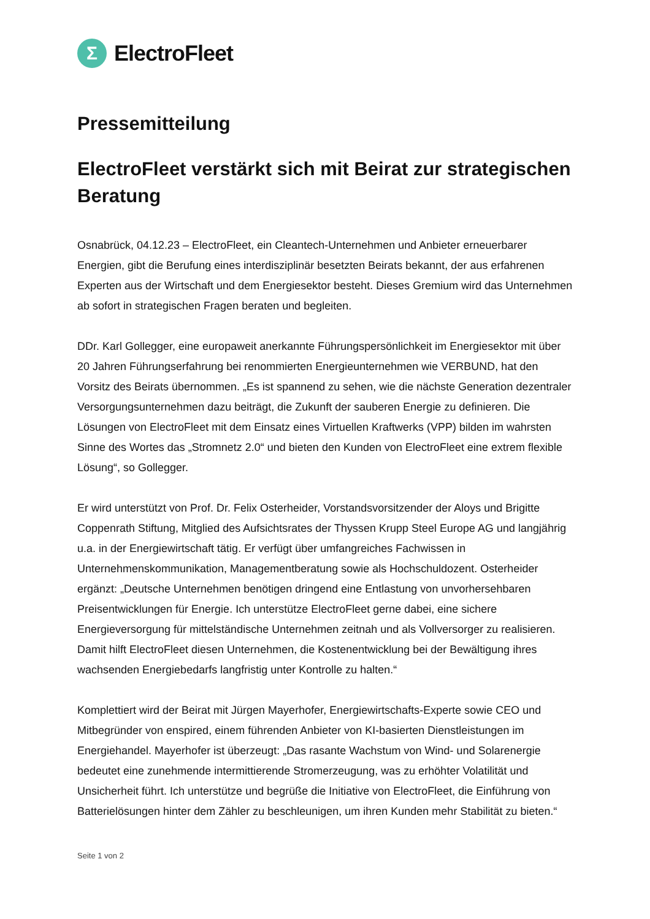Σ
ElectroFleet
Pressemitteilung
ElectroFleet verstärkt sich mit Beirat zur strategischen Beratung
Osnabrück, 04.12.23 – ElectroFleet, ein Cleantech-Unternehmen und Anbieter erneuerbarer Energien, gibt die Berufung eines interdisziplinär besetzten Beirats bekannt, der aus erfahrenen Experten aus der Wirtschaft und dem Energiesektor besteht. Dieses Gremium wird das Unternehmen ab sofort in strategischen Fragen beraten und begleiten.
DDr. Karl Gollegger, eine europaweit anerkannte Führungspersönlichkeit im Energiesektor mit über 20 Jahren Führungserfahrung bei renommierten Energieunternehmen wie VERBUND, hat den Vorsitz des Beirats übernommen. „Es ist spannend zu sehen, wie die nächste Generation dezentraler Versorgungsunternehmen dazu beiträgt, die Zukunft der sauberen Energie zu definieren. Die Lösungen von ElectroFleet mit dem Einsatz eines Virtuellen Kraftwerks (VPP) bilden im wahrsten Sinne des Wortes das „Stromnetz 2.0“ und bieten den Kunden von ElectroFleet eine extrem flexible Lösung“, so Gollegger.
Er wird unterstützt von Prof. Dr. Felix Osterheider, Vorstandsvorsitzender der Aloys und Brigitte Coppenrath Stiftung, Mitglied des Aufsichtsrates der Thyssen Krupp Steel Europe AG und langjährig u.a. in der Energiewirtschaft tätig. Er verfügt über umfangreiches Fachwissen in Unternehmenskommunikation, Managementberatung sowie als Hochschuldozent. Osterheider ergänzt: „Deutsche Unternehmen benötigen dringend eine Entlastung von unvorhersehbaren Preisentwicklungen für Energie. Ich unterstütze ElectroFleet gerne dabei, eine sichere Energieversorgung für mittelständische Unternehmen zeitnah und als Vollversorger zu realisieren. Damit hilft ElectroFleet diesen Unternehmen, die Kostenentwicklung bei der Bewältigung ihres wachsenden Energiebedarfs langfristig unter Kontrolle zu halten.“
Komplettiert wird der Beirat mit Jürgen Mayerhofer, Energiewirtschafts-Experte sowie CEO und Mitbegründer von enspired, einem führenden Anbieter von KI-basierten Dienstleistungen im Energiehandel. Mayerhofer ist überzeugt: „Das rasante Wachstum von Wind- und Solarenergie bedeutet eine zunehmende intermittierende Stromerzeugung, was zu erhöhter Volatilität und Unsicherheit führt. Ich unterstütze und begrüße die Initiative von ElectroFleet, die Einführung von Batterielösungen hinter dem Zähler zu beschleunigen, um ihren Kunden mehr Stabilität zu bieten.“
Seite 1 von 2